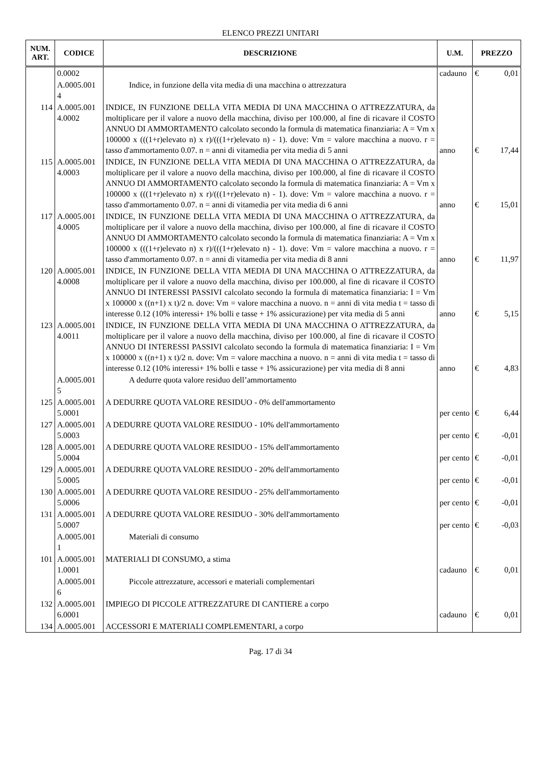ELENCO PREZZI UNITARI
| NUM. ART. | CODICE | DESCRIZIONE | U.M. | PREZZO | |
| --- | --- | --- | --- | --- | --- |
| | 0.0002 | | cadauno | € | 0,01 |
| | A.0005.001 4 | Indice, in funzione della vita media di una macchina o attrezzatura | | | |
| 114 | A.0005.001 4.0002 | INDICE, IN FUNZIONE DELLA VITA MEDIA DI UNA MACCHINA O ATTREZZATURA, da moltiplicare per il valore a nuovo della macchina, diviso per 100.000, al fine di ricavare il COSTO ANNUO DI AMMORTAMENTO calcolato secondo la formula di matematica finanziaria: A = Vm x 100000 x (((1+r)elevato n) x r)/(((1+r)elevato n) - 1). dove: Vm = valore macchina a nuovo. r = tasso d'ammortamento 0.07. n = anni di vitamedia per vita media di 5 anni | anno | € | 17,44 |
| 115 | A.0005.001 4.0003 | INDICE, IN FUNZIONE DELLA VITA MEDIA DI UNA MACCHINA O ATTREZZATURA, da moltiplicare per il valore a nuovo della macchina, diviso per 100.000, al fine di ricavare il COSTO ANNUO DI AMMORTAMENTO calcolato secondo la formula di matematica finanziaria: A = Vm x 100000 x (((1+r)elevato n) x r)/(((1+r)elevato n) - 1). dove: Vm = valore macchina a nuovo. r = tasso d'ammortamento 0.07. n = anni di vitamedia per vita media di 6 anni | anno | € | 15,01 |
| 117 | A.0005.001 4.0005 | INDICE, IN FUNZIONE DELLA VITA MEDIA DI UNA MACCHINA O ATTREZZATURA, da moltiplicare per il valore a nuovo della macchina, diviso per 100.000, al fine di ricavare il COSTO ANNUO DI AMMORTAMENTO calcolato secondo la formula di matematica finanziaria: A = Vm x 100000 x (((1+r)elevato n) x r)/(((1+r)elevato n) - 1). dove: Vm = valore macchina a nuovo. r = tasso d'ammortamento 0.07. n = anni di vitamedia per vita media di 8 anni | anno | € | 11,97 |
| 120 | A.0005.001 4.0008 | INDICE, IN FUNZIONE DELLA VITA MEDIA DI UNA MACCHINA O ATTREZZATURA, da moltiplicare per il valore a nuovo della macchina, diviso per 100.000, al fine di ricavare il COSTO ANNUO DI INTERESSI PASSIVI calcolato secondo la formula di matematica finanziaria: I = Vm x 100000 x ((n+1) x t)/2 n. dove: Vm = valore macchina a nuovo. n = anni di vita media t = tasso di interesse 0.12 (10% interessi+ 1% bolli e tasse + 1% assicurazione) per vita media di 5 anni | anno | € | 5,15 |
| 123 | A.0005.001 4.0011 | INDICE, IN FUNZIONE DELLA VITA MEDIA DI UNA MACCHINA O ATTREZZATURA, da moltiplicare per il valore a nuovo della macchina, diviso per 100.000, al fine di ricavare il COSTO ANNUO DI INTERESSI PASSIVI calcolato secondo la formula di matematica finanziaria: I = Vm x 100000 x ((n+1) x t)/2 n. dove: Vm = valore macchina a nuovo. n = anni di vita media t = tasso di interesse 0.12 (10% interessi+ 1% bolli e tasse + 1% assicurazione) per vita media di 8 anni | anno | € | 4,83 |
| | A.0005.001 5 | A dedurre quota valore residuo dell’ammortamento | | | |
| 125 | A.0005.001 5.0001 | A DEDURRE QUOTA VALORE RESIDUO - 0% dell'ammortamento | per cento | € | 6,44 |
| 127 | A.0005.001 5.0003 | A DEDURRE QUOTA VALORE RESIDUO - 10% dell'ammortamento | per cento | € | -0,01 |
| 128 | A.0005.001 5.0004 | A DEDURRE QUOTA VALORE RESIDUO - 15% dell'ammortamento | per cento | € | -0,01 |
| 129 | A.0005.001 5.0005 | A DEDURRE QUOTA VALORE RESIDUO - 20% dell'ammortamento | per cento | € | -0,01 |
| 130 | A.0005.001 5.0006 | A DEDURRE QUOTA VALORE RESIDUO - 25% dell'ammortamento | per cento | € | -0,01 |
| 131 | A.0005.001 5.0007 | A DEDURRE QUOTA VALORE RESIDUO - 30% dell'ammortamento | per cento | € | -0,03 |
| | A.0005.001 1 | Materiali di consumo | | | |
| 101 | A.0005.001 1.0001 | MATERIALI DI CONSUMO, a stima | cadauno | € | 0,01 |
| | A.0005.001 6 | Piccole attrezzature, accessori e materiali complementari | | | |
| 132 | A.0005.001 6.0001 | IMPIEGO DI PICCOLE ATTREZZATURE DI CANTIERE a corpo | cadauno | € | 0,01 |
| 134 | A.0005.001 | ACCESSORI E MATERIALI COMPLEMENTARI, a corpo | | | |
Pag. 17 di 34